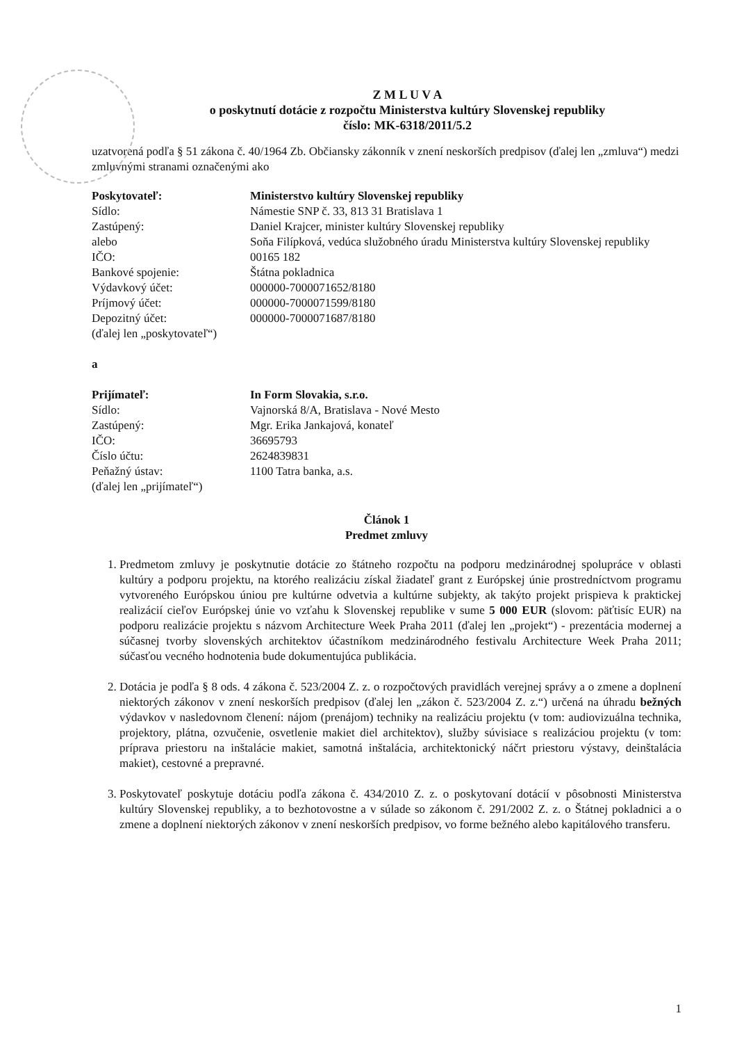Z M L U V A
o poskytnutí dotácie z rozpočtu Ministerstva kultúry Slovenskej republiky
číslo: MK-6318/2011/5.2
uzatvorená podľa § 51 zákona č. 40/1964 Zb. Občiansky zákonník v znení neskorších predpisov (ďalej len „zmluva“) medzi zmluvnými stranami označenými ako
| Poskytovateľ: | Ministerstvo kultúry Slovenskej republiky |
| Sídlo: | Námestie SNP č. 33, 813 31 Bratislava 1 |
| Zastúpený: | Daniel Krajcer, minister kultúry Slovenskej republiky |
| alebo | Soňa Filípková, vedúca služobného úradu Ministerstva kultúry Slovenskej republiky |
| IČO: | 00165 182 |
| Bankové spojenie: | Štátna pokladnica |
| Výdavkový účet: | 000000-7000071652/8180 |
| Príjmový účet: | 000000-7000071599/8180 |
| Depozitný účet: | 000000-7000071687/8180 |
| (ďalej len „poskytovateľ“) | |
a
| Prijímateľ: | In Form Slovakia, s.r.o. |
| Sídlo: | Vajnorská 8/A, Bratislava - Nové Mesto |
| Zastúpený: | Mgr. Erika Jankajová, konateľ |
| IČO: | 36695793 |
| Číslo účtu: | 2624839831 |
| Peňažný ústav: | 1100 Tatra banka, a.s. |
| (ďalej len „prijímateľ“) | |
Článok 1
Predmet zmluvy
1. Predmetom zmluvy je poskytnutie dotácie zo štátneho rozpočtu na podporu medzinárodnej spolupráce v oblasti kultúry a podporu projektu, na ktorého realizáciu získal žiadateľ grant z Európskej únie prostredníctvom programu vytvoreného Európskou úniou pre kultúrne odvetvia a kultúrne subjekty, ak takýto projekt prispieva k praktickej realizácií cieľov Európskej únie vo vzťahu k Slovenskej republike v sume 5 000 EUR (slovom: päťtisíc EUR) na podporu realizácie projektu s názvom Architecture Week Praha 2011 (ďalej len „projekt“) - prezentácia modernej a súčasnej tvorby slovenských architektov účastníkom medzinárodného festivalu Architecture Week Praha 2011; súčasťou vecného hodnotenia bude dokumentujúca publikácia.
2. Dotácia je podľa § 8 ods. 4 zákona č. 523/2004 Z. z. o rozpočtových pravidlách verejnej správy a o zmene a doplnení niektorých zákonov v znení neskorších predpisov (ďalej len „zákon č. 523/2004 Z. z.“) určená na úhradu bežných výdavkov v nasledovnom členení: nájom (prenájom) techniky na realizáciu projektu (v tom: audiovizuálna technika, projektory, plátna, ozvučenie, osvetlenie makiet diel architektov), služby súvisiace s realizáciou projektu (v tom: príprava priestoru na inštalácie makiet, samotná inštalácia, architektonický náčrt priestoru výstavy, deinštalácia makiet), cestovné a prepravné.
3. Poskytovateľ poskytuje dotáciu podľa zákona č. 434/2010 Z. z. o poskytovaní dotácií v pôsobnosti Ministerstva kultúry Slovenskej republiky, a to bezhotovostne a v súlade so zákonom č. 291/2002 Z. z. o Štátnej pokladnici a o zmene a doplnení niektorých zákonov v znení neskorších predpisov, vo forme bežného alebo kapitálového transferu.
1